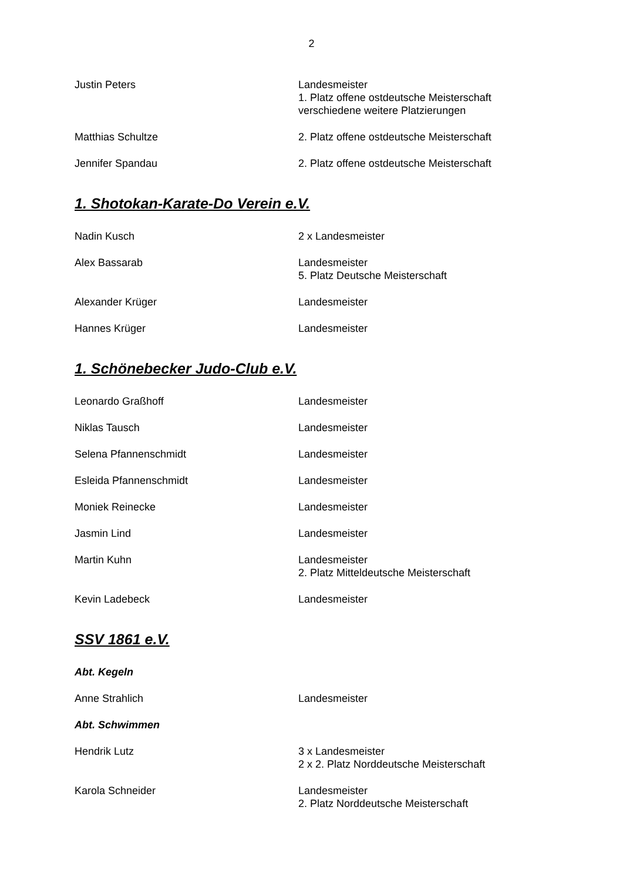2
Justin Peters Landesmeister
1. Platz offene ostdeutsche Meisterschaft
verschiedene weitere Platzierungen
Matthias Schultze 2. Platz offene ostdeutsche Meisterschaft
Jennifer Spandau 2. Platz offene ostdeutsche Meisterschaft
1. Shotokan-Karate-Do Verein e.V.
Nadin Kusch 2 x Landesmeister
Alex Bassarab Landesmeister
5. Platz Deutsche Meisterschaft
Alexander Krüger Landesmeister
Hannes Krüger Landesmeister
1. Schönebecker Judo-Club e.V.
Leonardo Graßhoff Landesmeister
Niklas Tausch Landesmeister
Selena Pfannenschmidt Landesmeister
Esleida Pfannenschmidt Landesmeister
Moniek Reinecke Landesmeister
Jasmin Lind Landesmeister
Martin Kuhn Landesmeister
2. Platz Mitteldeutsche Meisterschaft
Kevin Ladebeck Landesmeister
SSV 1861 e.V.
Abt. Kegeln
Anne Strahlich Landesmeister
Abt. Schwimmen
Hendrik Lutz 3 x Landesmeister
2 x 2. Platz Norddeutsche Meisterschaft
Karola Schneider Landesmeister
2. Platz Norddeutsche Meisterschaft